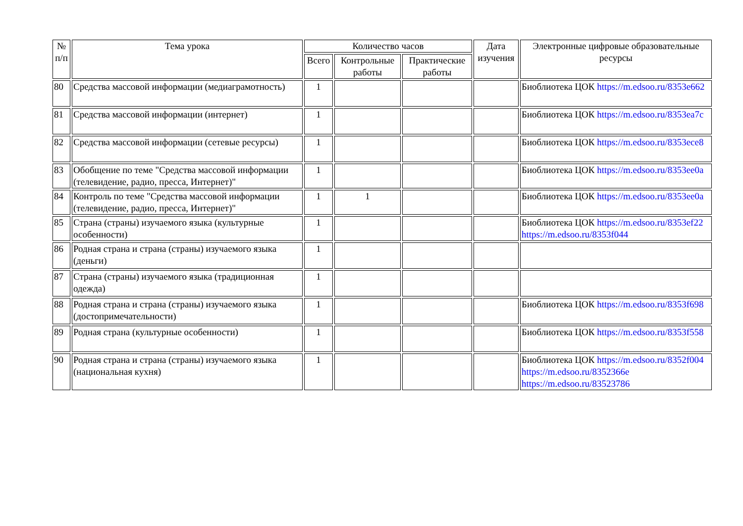| № п/п | Тема урока | Количество часов | | | Дата изучения | Электронные цифровые образовательные ресурсы |
| --- | --- | --- | --- | --- | --- | --- |
| | | Всего | Контрольные работы | Практические работы | | |
| 80 | Средства массовой информации (медиаграмотность) | 1 | | | | Биоблиотека ЦОК https://m.edsoo.ru/8353e662 |
| 81 | Средства массовой информации (интернет) | 1 | | | | Биоблиотека ЦОК https://m.edsoo.ru/8353ea7c |
| 82 | Средства массовой информации (сетевые ресурсы) | 1 | | | | Биоблиотека ЦОК https://m.edsoo.ru/8353ece8 |
| 83 | Обобщение по теме "Средства массовой информации (телевидение, радио, пресса, Интернет)" | 1 | | | | Биоблиотека ЦОК https://m.edsoo.ru/8353ee0a |
| 84 | Контроль по теме "Средства массовой информации (телевидение, радио, пресса, Интернет)" | 1 | 1 | | | Биоблиотека ЦОК https://m.edsoo.ru/8353ee0a |
| 85 | Страна (страны) изучаемого языка (культурные особенности) | 1 | | | | Биоблиотека ЦОК https://m.edsoo.ru/8353ef22 https://m.edsoo.ru/8353f044 |
| 86 | Родная страна и страна (страны) изучаемого языка (деньги) | 1 | | | | |
| 87 | Страна (страны) изучаемого языка (традиционная одежда) | 1 | | | | |
| 88 | Родная страна и страна (страны) изучаемого языка (достопримечательности) | 1 | | | | Биоблиотека ЦОК https://m.edsoo.ru/8353f698 |
| 89 | Родная страна (культурные особенности) | 1 | | | | Биоблиотека ЦОК https://m.edsoo.ru/8353f558 |
| 90 | Родная страна и страна (страны) изучаемого языка (национальная кухня) | 1 | | | | Биоблиотека ЦОК https://m.edsoo.ru/8352f004 https://m.edsoo.ru/8352366e https://m.edsoo.ru/83523786 |